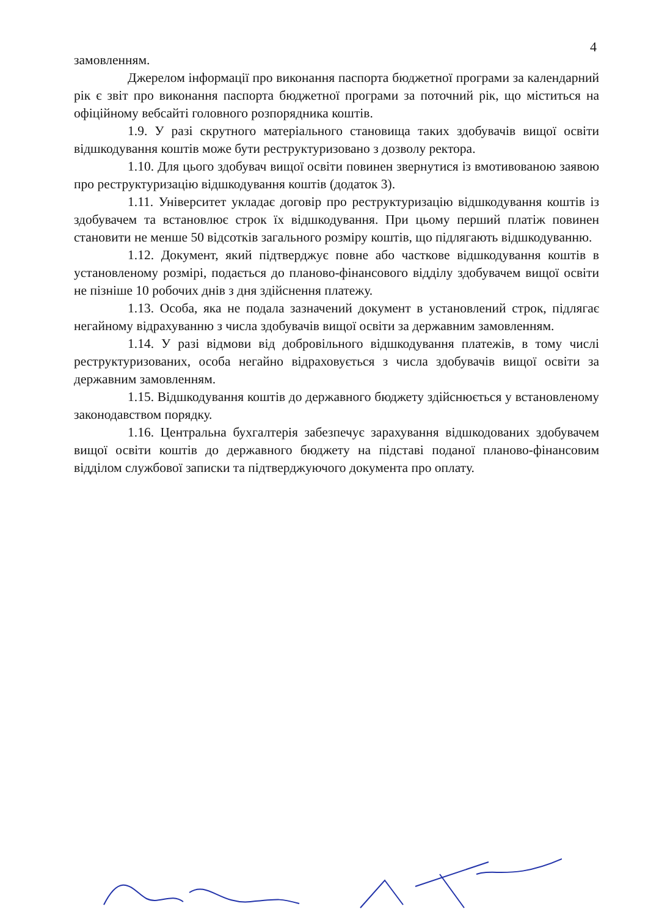4
замовленням.
Джерелом інформації про виконання паспорта бюджетної програми за календарний рік є звіт про виконання паспорта бюджетної програми за поточний рік, що міститься на офіційному вебсайті головного розпорядника коштів.
1.9. У разі скрутного матеріального становища таких здобувачів вищої освіти відшкодування коштів може бути реструктуризовано з дозволу ректора.
1.10. Для цього здобувач вищої освіти повинен звернутися із вмотивованою заявою про реструктуризацію відшкодування коштів (додаток 3).
1.11. Університет укладає договір про реструктуризацію відшкодування коштів із здобувачем та встановлює строк їх відшкодування. При цьому перший платіж повинен становити не менше 50 відсотків загального розміру коштів, що підлягають відшкодуванню.
1.12. Документ, який підтверджує повне або часткове відшкодування коштів в установленому розмірі, подається до планово-фінансового відділу здобувачем вищої освіти не пізніше 10 робочих днів з дня здійснення платежу.
1.13. Особа, яка не подала зазначений документ в установлений строк, підлягає негайному відрахуванню з числа здобувачів вищої освіти за державним замовленням.
1.14. У разі відмови від добровільного відшкодування платежів, в тому числі реструктуризованих, особа негайно відраховується з числа здобувачів вищої освіти за державним замовленням.
1.15. Відшкодування коштів до державного бюджету здійснюється у встановленому законодавством порядку.
1.16. Центральна бухгалтерія забезпечує зарахування відшкодованих здобувачем вищої освіти коштів до державного бюджету на підставі поданої планово-фінансовим відділом службової записки та підтверджуючого документа про оплату.